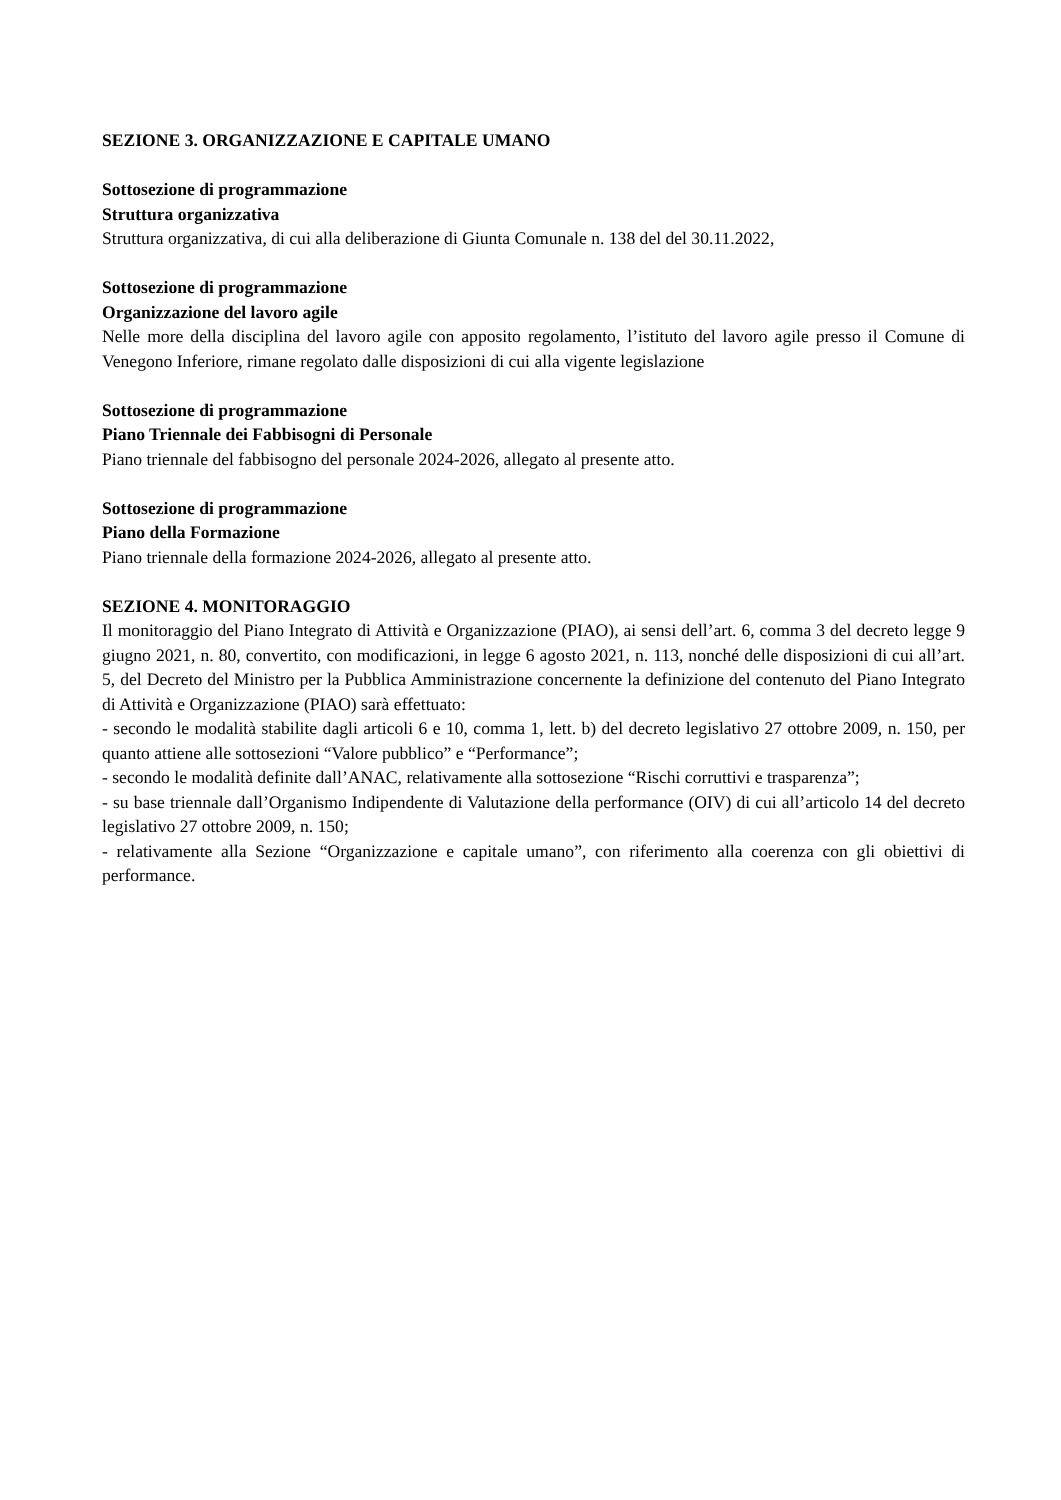SEZIONE 3. ORGANIZZAZIONE E CAPITALE UMANO
Sottosezione di programmazione
Struttura organizzativa
Struttura organizzativa, di cui alla deliberazione di Giunta Comunale n. 138 del del 30.11.2022,
Sottosezione di programmazione
Organizzazione del lavoro agile
Nelle more della disciplina del lavoro agile con apposito regolamento, l’istituto del lavoro agile presso il Comune di Venegono Inferiore, rimane regolato dalle disposizioni di cui alla vigente legislazione
Sottosezione di programmazione
Piano Triennale dei Fabbisogni di Personale
Piano triennale del fabbisogno del personale 2024-2026, allegato al presente atto.
Sottosezione di programmazione
Piano della Formazione
Piano triennale della formazione 2024-2026, allegato al presente atto.
SEZIONE 4. MONITORAGGIO
Il monitoraggio del Piano Integrato di Attività e Organizzazione (PIAO), ai sensi dell’art. 6, comma 3 del decreto legge 9 giugno 2021, n. 80, convertito, con modificazioni, in legge 6 agosto 2021, n. 113, nonché delle disposizioni di cui all’art. 5, del Decreto del Ministro per la Pubblica Amministrazione concernente la definizione del contenuto del Piano Integrato di Attività e Organizzazione (PIAO) sarà effettuato:
- secondo le modalità stabilite dagli articoli 6 e 10, comma 1, lett. b) del decreto legislativo 27 ottobre 2009, n. 150, per quanto attiene alle sottosezioni “Valore pubblico” e “Performance”;
- secondo le modalità definite dall’ANAC, relativamente alla sottosezione “Rischi corruttivi e trasparenza”;
- su base triennale dall’Organismo Indipendente di Valutazione della performance (OIV) di cui all’articolo 14 del decreto legislativo 27 ottobre 2009, n. 150;
- relativamente alla Sezione “Organizzazione e capitale umano”, con riferimento alla coerenza con gli obiettivi di performance.